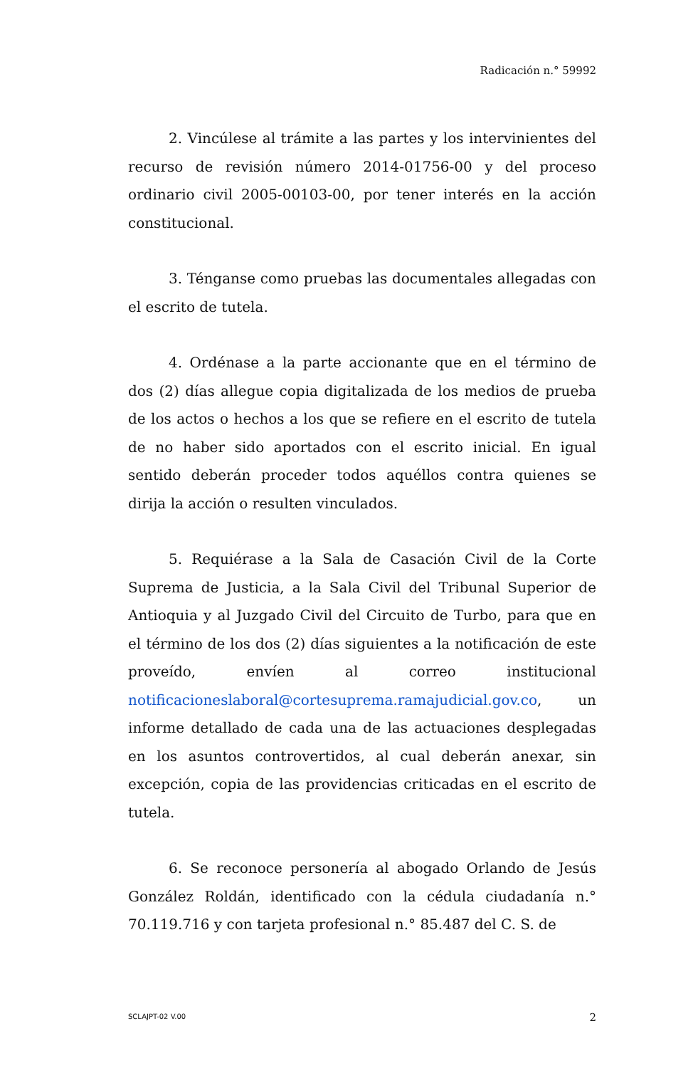Radicación n.° 59992
2. Vincúlese al trámite a las partes y los intervinientes del recurso de revisión número 2014-01756-00 y del proceso ordinario civil 2005-00103-00, por tener interés en la acción constitucional.
3. Ténganse como pruebas las documentales allegadas con el escrito de tutela.
4. Ordénase a la parte accionante que en el término de dos (2) días allegue copia digitalizada de los medios de prueba de los actos o hechos a los que se refiere en el escrito de tutela de no haber sido aportados con el escrito inicial. En igual sentido deberán proceder todos aquéllos contra quienes se dirija la acción o resulten vinculados.
5. Requiérase a la Sala de Casación Civil de la Corte Suprema de Justicia, a la Sala Civil del Tribunal Superior de Antioquia y al Juzgado Civil del Circuito de Turbo, para que en el término de los dos (2) días siguientes a la notificación de este proveído, envíen al correo institucional notificacioneslaboral@cortesuprema.ramajudicial.gov.co, un informe detallado de cada una de las actuaciones desplegadas en los asuntos controvertidos, al cual deberán anexar, sin excepción, copia de las providencias criticadas en el escrito de tutela.
6. Se reconoce personería al abogado Orlando de Jesús González Roldán, identificado con la cédula ciudadanía n.° 70.119.716 y con tarjeta profesional n.° 85.487 del C. S. de
SCLAJPT-02 V.00 2